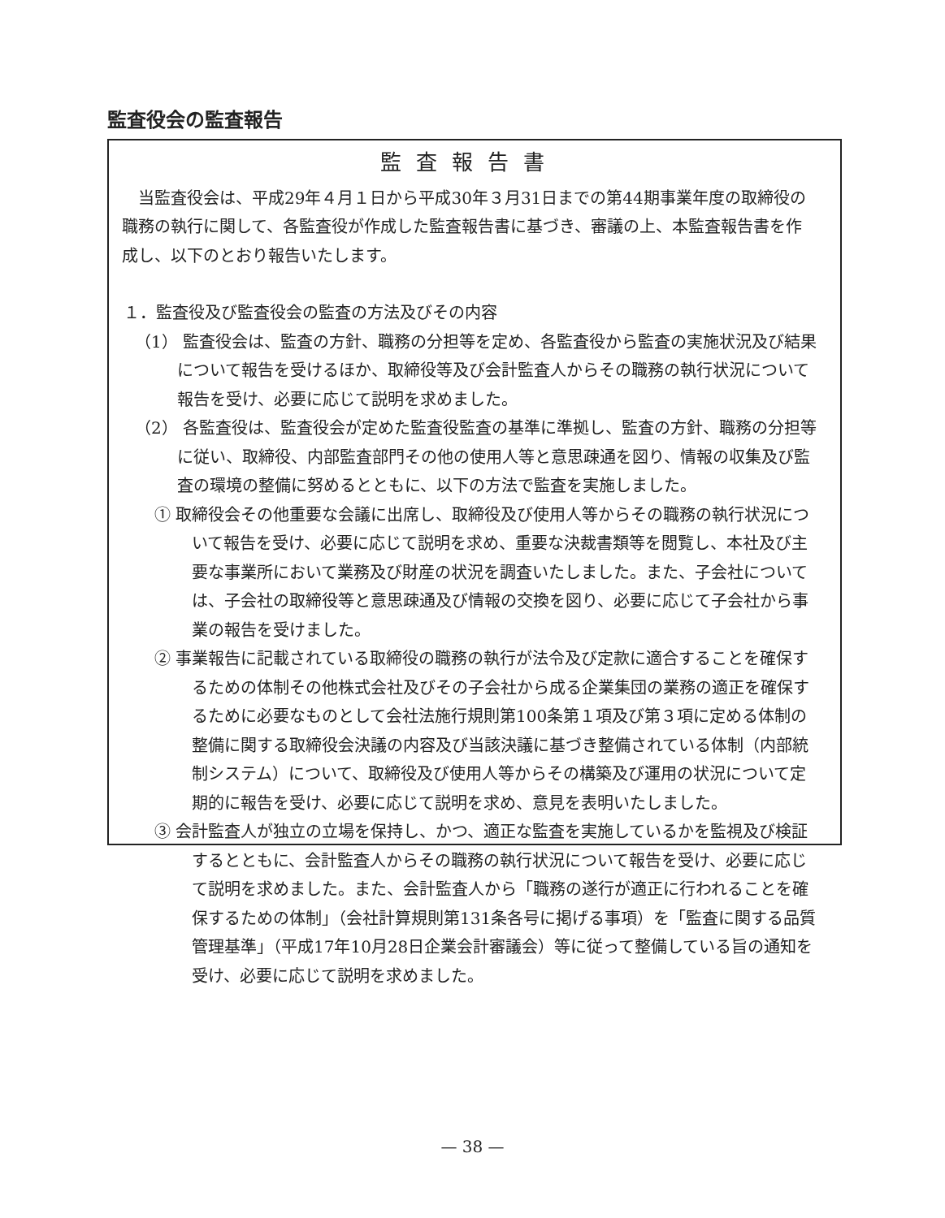監査役会の監査報告
監査報告書
当監査役会は、平成29年４月１日から平成30年３月31日までの第44期事業年度の取締役の職務の執行に関して、各監査役が作成した監査報告書に基づき、審議の上、本監査報告書を作成し、以下のとおり報告いたします。
１．監査役及び監査役会の監査の方法及びその内容
（1） 監査役会は、監査の方針、職務の分担等を定め、各監査役から監査の実施状況及び結果について報告を受けるほか、取締役等及び会計監査人からその職務の執行状況について報告を受け、必要に応じて説明を求めました。
（2） 各監査役は、監査役会が定めた監査役監査の基準に準拠し、監査の方針、職務の分担等に従い、取締役、内部監査部門その他の使用人等と意思疎通を図り、情報の収集及び監査の環境の整備に努めるとともに、以下の方法で監査を実施しました。
① 取締役会その他重要な会議に出席し、取締役及び使用人等からその職務の執行状況について報告を受け、必要に応じて説明を求め、重要な決裁書類等を閲覧し、本社及び主要な事業所において業務及び財産の状況を調査いたしました。また、子会社については、子会社の取締役等と意思疎通及び情報の交換を図り、必要に応じて子会社から事業の報告を受けました。
② 事業報告に記載されている取締役の職務の執行が法令及び定款に適合することを確保するための体制その他株式会社及びその子会社から成る企業集団の業務の適正を確保するために必要なものとして会社法施行規則第100条第１項及び第３項に定める体制の整備に関する取締役会決議の内容及び当該決議に基づき整備されている体制（内部統制システム）について、取締役及び使用人等からその構築及び運用の状況について定期的に報告を受け、必要に応じて説明を求め、意見を表明いたしました。
③ 会計監査人が独立の立場を保持し、かつ、適正な監査を実施しているかを監視及び検証するとともに、会計監査人からその職務の執行状況について報告を受け、必要に応じて説明を求めました。また、会計監査人から「職務の遂行が適正に行われることを確保するための体制」（会社計算規則第131条各号に掲げる事項）を「監査に関する品質管理基準」（平成17年10月28日企業会計審議会）等に従って整備している旨の通知を受け、必要に応じて説明を求めました。
— 38 —